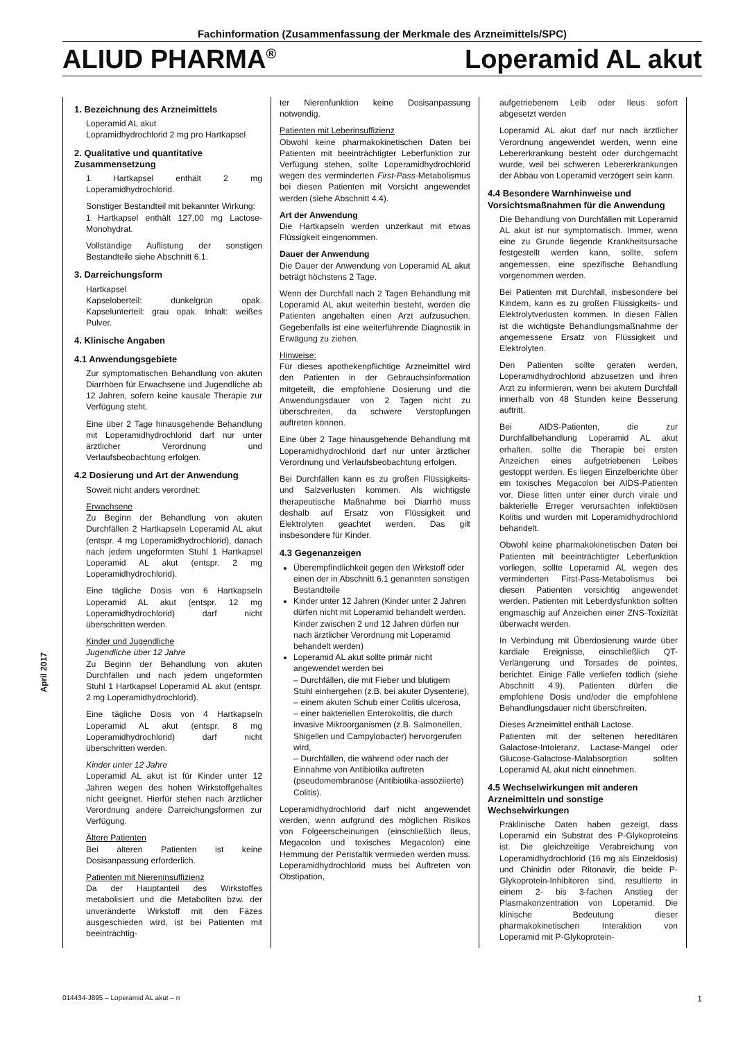Fachinformation (Zusammenfassung der Merkmale des Arzneimittels/SPC)
ALIUD PHARMA<sup>®</sup> Loperamid AL akut
1. Bezeichnung des Arzneimittels
Loperamid AL akut
Lopramidhydrochlorid 2 mg pro Hartkapsel
2. Qualitative und quantitative Zusammensetzung
1 Hartkapsel enthält 2 mg Loperamidhydrochlorid.
Sonstiger Bestandteil mit bekannter Wirkung:
1 Hartkapsel enthält 127,00 mg Lactose-Monohydrat.
Vollständige Auflistung der sonstigen Bestandteile siehe Abschnitt 6.1.
3. Darreichungsform
Hartkapsel
Kapseloberteil: dunkelgrün opak. Kapselunterteil: grau opak. Inhalt: weißes Pulver.
4. Klinische Angaben
4.1 Anwendungsgebiete
Zur symptomatischen Behandlung von akuten Diarrhöen für Erwachsene und Jugendliche ab 12 Jahren, sofern keine kausale Therapie zur Verfügung steht.
Eine über 2 Tage hinausgehende Behandlung mit Loperamidhydrochlorid darf nur unter ärztlicher Verordnung und Verlaufsbeobachtung erfolgen.
4.2 Dosierung und Art der Anwendung
Soweit nicht anders verordnet:
Erwachsene
Zu Beginn der Behandlung von akuten Durchfällen 2 Hartkapseln Loperamid AL akut (entspr. 4 mg Loperamidhydrochlorid), danach nach jedem ungeformten Stuhl 1 Hartkapsel Loperamid AL akut (entspr. 2 mg Loperamidhydrochlorid).
Eine tägliche Dosis von 6 Hartkapseln Loperamid AL akut (entspr. 12 mg Loperamidhydrochlorid) darf nicht überschritten werden.
Kinder und Jugendliche
Jugendliche über 12 Jahre
Zu Beginn der Behandlung von akuten Durchfällen und nach jedem ungeformten Stuhl 1 Hartkapsel Loperamid AL akut (entspr. 2 mg Loperamidhydrochlorid).
Eine tägliche Dosis von 4 Hartkapseln Loperamid AL akut (entspr. 8 mg Loperamidhydrochlorid) darf nicht überschritten werden.
Kinder unter 12 Jahre
Loperamid AL akut ist für Kinder unter 12 Jahren wegen des hohen Wirkstoffgehaltes nicht geeignet. Hierfür stehen nach ärztlicher Verordnung andere Darreichungsformen zur Verfügung.
Ältere Patienten
Bei älteren Patienten ist keine Dosisanpassung erforderlich.
Patienten mit Niereninsuffizienz
Da der Hauptanteil des Wirkstoffes metabolisiert und die Metaboliten bzw. der unveränderte Wirkstoff mit den Fäzes ausgeschieden wird, ist bei Patienten mit beeinträchtig-
ter Nierenfunktion keine Dosisanpassung notwendig.
Patienten mit Leberinsuffizienz
Obwohl keine pharmakokinetischen Daten bei Patienten mit beeinträchtigter Leberfunktion zur Verfügung stehen, sollte Loperamidhydrochlorid wegen des verminderten First-Pass-Metabolismus bei diesen Patienten mit Vorsicht angewendet werden (siehe Abschnitt 4.4).
Art der Anwendung
Die Hartkapseln werden unzerkaut mit etwas Flüssigkeit eingenommen.
Dauer der Anwendung
Die Dauer der Anwendung von Loperamid AL akut beträgt höchstens 2 Tage.
Wenn der Durchfall nach 2 Tagen Behandlung mit Loperamid AL akut weiterhin besteht, werden die Patienten angehalten einen Arzt aufzusuchen. Gegebenfalls ist eine weiterführende Diagnostik in Erwägung zu ziehen.
Hinweise:
Für dieses apothekenpflichtige Arzneimittel wird den Patienten in der Gebrauchsinformation mitgeteilt, die empfohlene Dosierung und die Anwendungsdauer von 2 Tagen nicht zu überschreiten, da schwere Verstopfungen auftreten können.
Eine über 2 Tage hinausgehende Behandlung mit Loperamidhydrochlorid darf nur unter ärztlicher Verordnung und Verlaufsbeobachtung erfolgen.
Bei Durchfällen kann es zu großen Flüssigkeits- und Salzverlusten kommen. Als wichtigste therapeutische Maßnahme bei Diarrhö muss deshalb auf Ersatz von Flüssigkeit und Elektrolyten geachtet werden. Das gilt insbesondere für Kinder.
4.3 Gegenanzeigen
Überempfindlichkeit gegen den Wirkstoff oder einen der in Abschnitt 6.1 genannten sonstigen Bestandteile
Kinder unter 12 Jahren (Kinder unter 2 Jahren dürfen nicht mit Loperamid behandelt werden. Kinder zwischen 2 und 12 Jahren dürfen nur nach ärztlicher Verordnung mit Loperamid behandelt werden)
Loperamid AL akut sollte primär nicht angewendet werden bei
– Durchfällen, die mit Fieber und blutigem Stuhl einhergehen (z.B. bei akuter Dysenterie),
– einem akuten Schub einer Colitis ulcerosa,
– einer bakteriellen Enterokolitis, die durch invasive Mikroorganismen (z.B. Salmonellen, Shigellen und Campylobacter) hervorgerufen wird,
– Durchfällen, die während oder nach der Einnahme von Antibiotika auftreten (pseudomembranöse (Antibiotika-assoziierte) Colitis).
Loperamidhydrochlorid darf nicht angewendet werden, wenn aufgrund des möglichen Risikos von Folgeerscheinungen (einschließlich Ileus, Megacolon und toxisches Megacolon) eine Hemmung der Peristaltik vermieden werden muss. Loperamidhydrochlorid muss bei Auftreten von Obstipation,
aufgetriebenem Leib oder Ileus sofort abgesetzt werden
Loperamid AL akut darf nur nach ärztlicher Verordnung angewendet werden, wenn eine Lebererkrankung besteht oder durchgemacht wurde, weil bei schweren Lebererkrankungen der Abbau von Loperamid verzögert sein kann.
4.4 Besondere Warnhinweise und Vorsichtsmaßnahmen für die Anwendung
Die Behandlung von Durchfällen mit Loperamid AL akut ist nur symptomatisch. Immer, wenn eine zu Grunde liegende Krankheitsursache festgestellt werden kann, sollte, sofern angemessen, eine spezifische Behandlung vorgenommen werden.
Bei Patienten mit Durchfall, insbesondere bei Kindern, kann es zu großen Flüssigkeits- und Elektrolytverlusten kommen. In diesen Fällen ist die wichtigste Behandlungsmaßnahme der angemessene Ersatz von Flüssigkeit und Elektrolyten.
Den Patienten sollte geraten werden, Loperamidhydrochlorid abzusetzen und ihren Arzt zu informieren, wenn bei akutem Durchfall innerhalb von 48 Stunden keine Besserung auftritt.
Bei AIDS-Patienten, die zur Durchfallbehandlung Loperamid AL akut erhalten, sollte die Therapie bei ersten Anzeichen eines aufgetriebenen Leibes gestoppt werden. Es liegen Einzelberichte über ein toxisches Megacolon bei AIDS-Patienten vor. Diese litten unter einer durch virale und bakterielle Erreger verursachten infektiösen Kolitis und wurden mit Loperamidhydrochlorid behandelt.
Obwohl keine pharmakokinetischen Daten bei Patienten mit beeinträchtigter Leberfunktion vorliegen, sollte Loperamid AL wegen des verminderten First-Pass-Metabolismus bei diesen Patienten vorsichtig angewendet werden. Patienten mit Leberdysfunktion sollten engmaschig auf Anzeichen einer ZNS-Toxizität überwacht werden.
In Verbindung mit Überdosierung wurde über kardiale Ereignisse, einschließlich QT-Verlängerung und Torsades de pointes, berichtet. Einige Fälle verliefen tödlich (siehe Abschnitt 4.9). Patienten dürfen die empfohlene Dosis und/oder die empfohlene Behandlungsdauer nicht überschreiten.
Dieses Arzneimittel enthält Lactose.
Patienten mit der seltenen hereditären Galactose-Intoleranz, Lactase-Mangel oder Glucose-Galactose-Malabsorption sollten Loperamid AL akut nicht einnehmen.
4.5 Wechselwirkungen mit anderen Arzneimitteln und sonstige Wechselwirkungen
Präklinische Daten haben gezeigt, dass Loperamid ein Substrat des P-Glykoproteins ist. Die gleichzeitige Verabreichung von Loperamidhydrochlorid (16 mg als Einzeldosis) und Chinidin oder Ritonavir, die beide P-Glykoprotein-Inhibitoren sind, resultierte in einem 2- bis 3-fachen Anstieg der Plasmakonzentration von Loperamid. Die klinische Bedeutung dieser pharmakokinetischen Interaktion von Loperamid mit P-Glykoprotein-
April 2017
014434-J895 – Loperamid AL akut – n 1